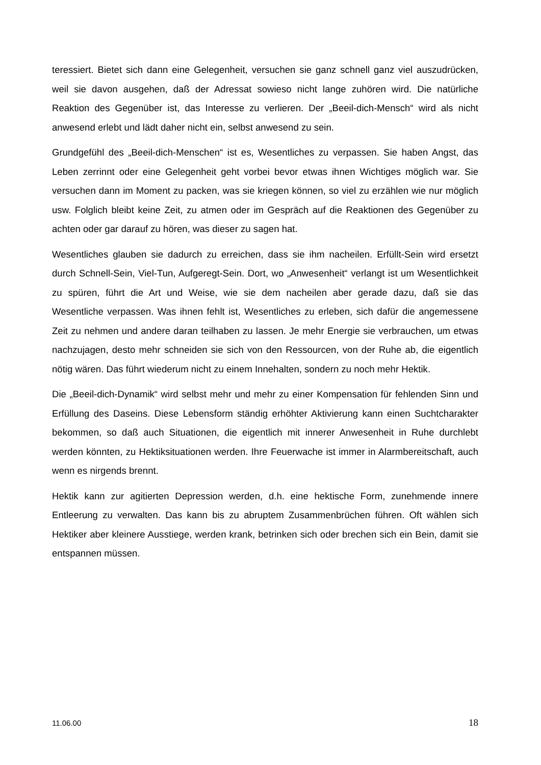teressiert. Bietet sich dann eine Gelegenheit, versuchen sie ganz schnell ganz viel aus­zudrücken, weil sie davon ausgehen, daß der Adressat sowieso nicht lange zuhören wird. Die natürliche Reaktion des Gegenüber ist, das Interesse zu verlieren. Der „Beeil-dich-Mensch“ wird als nicht anwesend erlebt und lädt daher nicht ein, selbst anwesend zu sein.
Grundgefühl des „Beeil-dich-Menschen“ ist es, Wesentliches zu verpassen. Sie haben Angst, das Leben zerrinnt oder eine Gelegenheit geht vorbei bevor etwas ihnen Wichti­ges möglich war. Sie versuchen dann im Moment zu packen, was sie kriegen können, so viel zu erzählen wie nur möglich usw. Folglich bleibt keine Zeit, zu atmen oder im Gespräch auf die Reaktionen des Gegenüber zu achten oder gar darauf zu hören, was dieser zu sagen hat.
Wesentliches glauben sie dadurch zu erreichen, dass sie ihm nacheilen. Erfüllt-Sein wird ersetzt durch Schnell-Sein, Viel-Tun, Aufgeregt-Sein. Dort, wo „Anwesenheit“ ver­langt ist um Wesentlichkeit zu spüren, führt die Art und Weise, wie sie dem nacheilen aber gerade dazu, daß sie das Wesentliche verpassen. Was ihnen fehlt ist, Wesentli­ches zu erleben, sich dafür die angemessene Zeit zu nehmen und andere daran teilha­ben zu lassen. Je mehr Energie sie verbrauchen, um etwas nachzujagen, desto mehr schneiden sie sich von den Ressourcen, von der Ruhe ab, die eigentlich nötig wären. Das führt wiederum nicht zu einem Innehalten, sondern zu noch mehr Hektik.
Die „Beeil-dich-Dynamik“ wird selbst mehr und mehr zu einer Kompensation für fehlen­den Sinn und Erfüllung des Daseins. Diese Lebensform ständig erhöhter Aktivierung kann einen Suchtcharakter bekommen, so daß auch Situationen, die eigentlich mit inne­rer Anwesenheit in Ruhe durchlebt werden könnten, zu Hektiksituationen werden. Ihre Feuerwache ist immer in Alarmbereitschaft, auch wenn es nirgends brennt.
Hektik kann zur agitierten Depression werden, d.h. eine hektische Form, zunehmende innere Entleerung zu verwalten. Das kann bis zu abruptem Zusammenbrüchen führen. Oft wählen sich Hektiker aber kleinere Ausstiege, werden krank, betrinken sich oder brechen sich ein Bein, damit sie entspannen müssen.
11.06.00 18